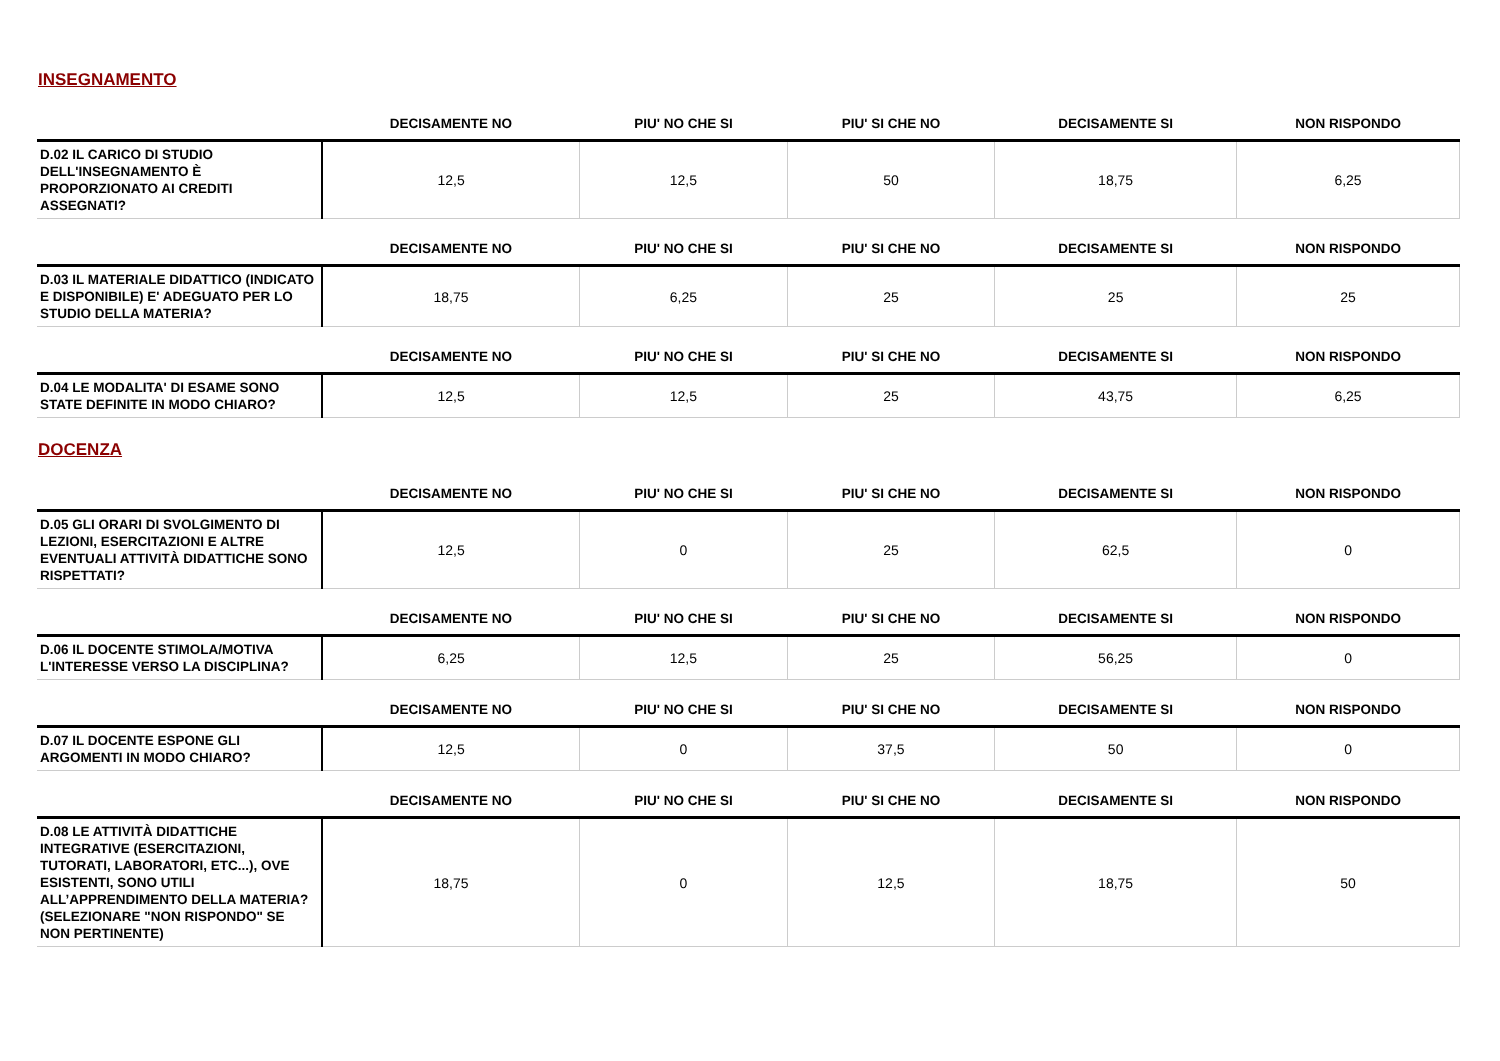INSEGNAMENTO
| | DECISAMENTE NO | PIU' NO CHE SI | PIU' SI CHE NO | DECISAMENTE SI | NON RISPONDO |
| --- | --- | --- | --- | --- | --- |
| D.02 IL CARICO DI STUDIO DELL'INSEGNAMENTO È PROPORZIONATO AI CREDITI ASSEGNATI? | 12,5 | 12,5 | 50 | 18,75 | 6,25 |
| | DECISAMENTE NO | PIU' NO CHE SI | PIU' SI CHE NO | DECISAMENTE SI | NON RISPONDO |
| --- | --- | --- | --- | --- | --- |
| D.03 IL MATERIALE DIDATTICO (INDICATO E DISPONIBILE) E' ADEGUATO PER LO STUDIO DELLA MATERIA? | 18,75 | 6,25 | 25 | 25 | 25 |
| | DECISAMENTE NO | PIU' NO CHE SI | PIU' SI CHE NO | DECISAMENTE SI | NON RISPONDO |
| --- | --- | --- | --- | --- | --- |
| D.04 LE MODALITA' DI ESAME SONO STATE DEFINITE IN MODO CHIARO? | 12,5 | 12,5 | 25 | 43,75 | 6,25 |
DOCENZA
| | DECISAMENTE NO | PIU' NO CHE SI | PIU' SI CHE NO | DECISAMENTE SI | NON RISPONDO |
| --- | --- | --- | --- | --- | --- |
| D.05 GLI ORARI DI SVOLGIMENTO DI LEZIONI, ESERCITAZIONI E ALTRE EVENTUALI ATTIVITÀ DIDATTICHE SONO RISPETTATI? | 12,5 | 0 | 25 | 62,5 | 0 |
| | DECISAMENTE NO | PIU' NO CHE SI | PIU' SI CHE NO | DECISAMENTE SI | NON RISPONDO |
| --- | --- | --- | --- | --- | --- |
| D.06 IL DOCENTE STIMOLA/MOTIVA L'INTERESSE VERSO LA DISCIPLINA? | 6,25 | 12,5 | 25 | 56,25 | 0 |
| | DECISAMENTE NO | PIU' NO CHE SI | PIU' SI CHE NO | DECISAMENTE SI | NON RISPONDO |
| --- | --- | --- | --- | --- | --- |
| D.07 IL DOCENTE ESPONE GLI ARGOMENTI IN MODO CHIARO? | 12,5 | 0 | 37,5 | 50 | 0 |
| | DECISAMENTE NO | PIU' NO CHE SI | PIU' SI CHE NO | DECISAMENTE SI | NON RISPONDO |
| --- | --- | --- | --- | --- | --- |
| D.08 LE ATTIVITÀ DIDATTICHE INTEGRATIVE (ESERCITAZIONI, TUTORATI, LABORATORI, ETC...), OVE ESISTENTI, SONO UTILI ALL’APPRENDIMENTO DELLA MATERIA? (SELEZIONARE "NON RISPONDO" SE NON PERTINENTE) | 18,75 | 0 | 12,5 | 18,75 | 50 |